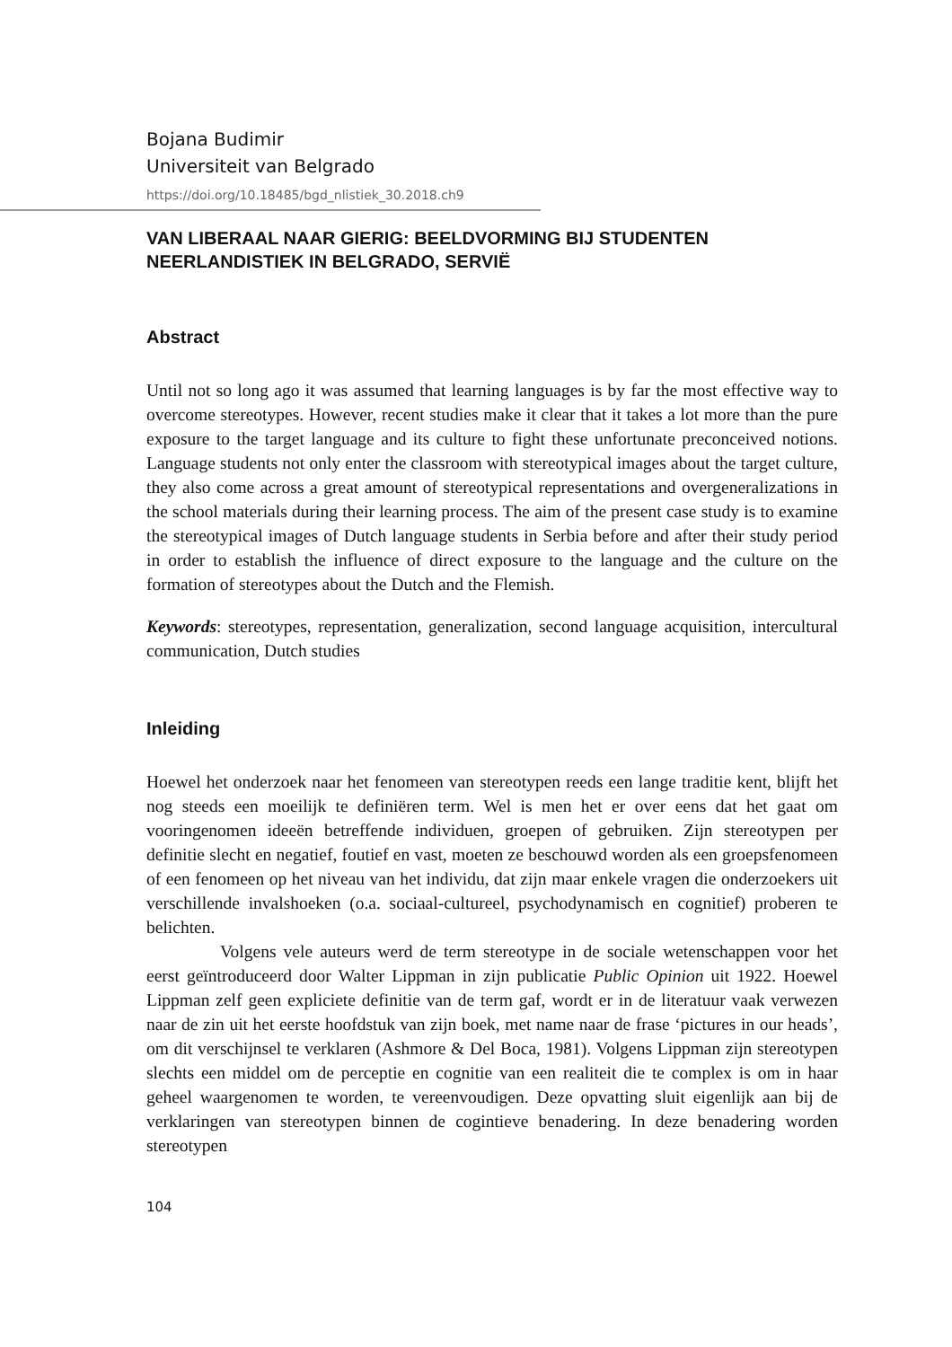Bojana Budimir
Universiteit van Belgrado
https://doi.org/10.18485/bgd_nlistiek_30.2018.ch9
VAN LIBERAAL NAAR GIERIG: BEELDVORMING BIJ STUDENTEN NEERLANDISTIEK IN BELGRADO, SERVIË
Abstract
Until not so long ago it was assumed that learning languages is by far the most effective way to overcome stereotypes. However, recent studies make it clear that it takes a lot more than the pure exposure to the target language and its culture to fight these unfortunate preconceived notions. Language students not only enter the classroom with stereotypical images about the target culture, they also come across a great amount of stereotypical representations and overgeneralizations in the school materials during their learning process. The aim of the present case study is to examine the stereotypical images of Dutch language students in Serbia before and after their study period in order to establish the influence of direct exposure to the language and the culture on the formation of stereotypes about the Dutch and the Flemish.
Keywords: stereotypes, representation, generalization, second language acquisition, intercultural communication, Dutch studies
Inleiding
Hoewel het onderzoek naar het fenomeen van stereotypen reeds een lange traditie kent, blijft het nog steeds een moeilijk te definiëren term. Wel is men het er over eens dat het gaat om vooringenomen ideeën betreffende individuen, groepen of gebruiken. Zijn stereotypen per definitie slecht en negatief, foutief en vast, moeten ze beschouwd worden als een groepsfenomeen of een fenomeen op het niveau van het individu, dat zijn maar enkele vragen die onderzoekers uit verschillende invalshoeken (o.a. sociaal-cultureel, psychodynamisch en cognitief) proberen te belichten.
Volgens vele auteurs werd de term stereotype in de sociale wetenschappen voor het eerst geïntroduceerd door Walter Lippman in zijn publicatie Public Opinion uit 1922. Hoewel Lippman zelf geen expliciete definitie van de term gaf, wordt er in de literatuur vaak verwezen naar de zin uit het eerste hoofdstuk van zijn boek, met name naar de frase ‘pictures in our heads’, om dit verschijnsel te verklaren (Ashmore & Del Boca, 1981). Volgens Lippman zijn stereotypen slechts een middel om de perceptie en cognitie van een realiteit die te complex is om in haar geheel waargenomen te worden, te vereenvoudigen. Deze opvatting sluit eigenlijk aan bij de verklaringen van stereotypen binnen de cogintieve benadering. In deze benadering worden stereotypen
104